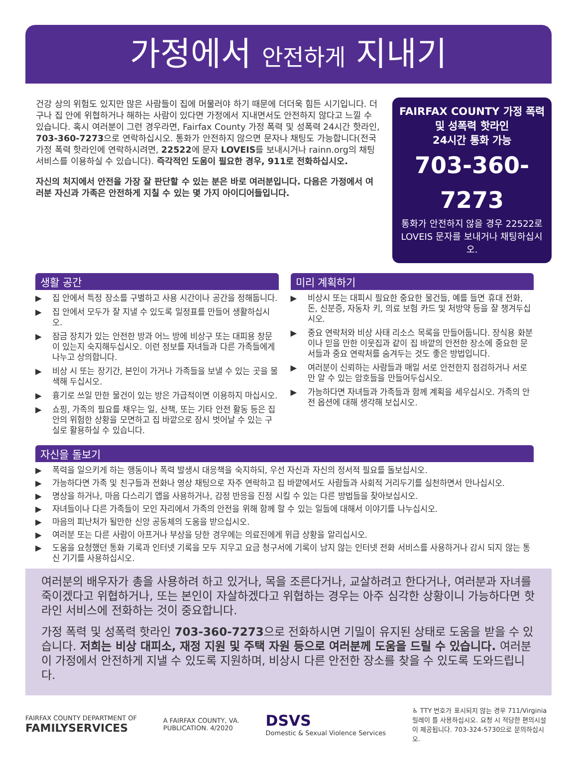가정에서 안전하게 지내기
건강 상의 위험도 있지만 많은 사람들이 집에 머물러야 하기 때문에 더더욱 힘든 시기입니다. 더구나 집 안에 위협하거나 해하는 사람이 있다면 가정에서 지내면서도 안전하지 않다고 느낄 수 있습니다. 혹시 여러분이 그런 경우라면, Fairfax County 가정 폭력 및 성폭력 24시간 핫라인, 703-360-7273으로 연락하십시오. 통화가 안전하지 않으면 문자나 채팅도 가능합니다(전국 가정 폭력 핫라인에 연락하시려면, 22522에 문자 LOVEIS를 보내시거나 rainn.org의 채팅 서비스를 이용하실 수 있습니다). 즉각적인 도움이 필요한 경우, 911로 전화하십시오.
자신의 처지에서 안전을 가장 잘 판단할 수 있는 분은 바로 여러분입니다. 다음은 가정에서 여러분 자신과 가족은 안전하게 지칠 수 있는 몇 가지 아이디어들입니다.
FAIRFAX COUNTY 가정 폭력 및 성폭력 핫라인
24시간 통화 가능
703-360-7273
통화가 안전하지 않을 경우 22522로 LOVEIS 문자를 보내거나 채팅하십시오.
생활 공간
▶ 집 안에서 특정 장소를 구별하고 사용 시간이나 공간을 정해둡니다.
▶ 집 안에서 모두가 잘 지낼 수 있도록 일정표를 만들어 생활하십시오.
▶ 잠금 장치가 있는 안전한 방과 어느 방에 비상구 또는 대피용 창문이 있는지 숙지해두십시오. 이런 정보를 자녀들과 다른 가족들에게 나누고 상의합니다.
▶ 비상 시 또는 장기간, 본인이 가거나 가족들을 보낼 수 있는 곳을 물색해 두십시오.
▶ 흉기로 쓰일 만한 물건이 있는 방은 가급적이면 이용하지 마십시오.
▶ 쇼핑, 가족의 필요를 채우는 일, 산책, 또는 기타 안전 활동 등은 집 안의 위험한 상황을 모면하고 집 바깥으로 잠시 벗어날 수 있는 구실로 활용하실 수 있습니다.
미리 계획하기
▶ 비상시 또는 대피시 필요한 중요한 물건들, 예를 들면 휴대 전화, 돈, 신분증, 자동차 키, 의료 보험 카드 및 처방약 등을 잘 챙겨두십시오.
▶ 중요 연락처와 비상 사태 리소스 목록을 만들어둡니다. 장식용 화분이나 믿을 만한 이웃집과 같이 집 바깥의 안전한 장소에 중요한 문서들과 중요 연락처를 숨겨두는 것도 좋은 방법입니다.
▶ 여러분이 신뢰하는 사람들과 매일 서로 안전한지 점검하거나 서로만 알 수 있는 암호들을 만들어두십시오.
▶ 가능하다면 자녀들과 가족들과 함께 계획을 세우십시오. 가족의 안전 옵션에 대해 생각해 보십시오.
자신을 돌보기
▶ 폭력을 일으키게 하는 행동이나 폭력 발생시 대응책을 숙지하되, 우선 자신과 자신의 정서적 필요를 돌보십시오.
▶ 가능하다면 가족 및 친구들과 전화나 영상 채팅으로 자주 연락하고 집 바깥에서도 사람들과 사회적 거리두기를 실천하면서 만나십시오.
▶ 명상을 하거나, 마음 다스리기 앱을 사용하거나, 감정 반응을 진정 시킬 수 있는 다른 방법들을 찾아보십시오.
▶ 자녀들이나 다른 가족들이 모인 자리에서 가족의 안전을 위해 함께 할 수 있는 일들에 대해서 이야기를 나누십시오.
▶ 마음의 피난처가 될만한 신앙 공동체의 도움을 받으십시오.
▶ 여러분 또는 다른 사람이 아프거나 부상을 당한 경우에는 의료진에게 위급 상황을 알리십시오.
▶ 도움을 요청했던 통화 기록과 인터넷 기록을 모두 지우고 요금 청구서에 기록이 남지 않는 인터넷 전화 서비스를 사용하거나 감시 되지 않는 통신 기기를 사용하십시오.
여러분의 배우자가 총을 사용하려 하고 있거나, 목을 조른다거나, 교살하려고 한다거나, 여러분과 자녀를 죽이겠다고 위협하거나, 또는 본인이 자살하겠다고 위협하는 경우는 아주 심각한 상황이니 가능하다면 핫라인 서비스에 전화하는 것이 중요합니다.
가정 폭력 및 성폭력 핫라인 703-360-7273으로 전화하시면 기밀이 유지된 상태로 도움을 받을 수 있습니다. 저희는 비상 대피소, 재정 지원 및 주택 자원 등으로 여러분께 도움을 드릴 수 있습니다. 여러분이 가정에서 안전하게 지낼 수 있도록 지원하며, 비상시 다른 안전한 장소를 찾을 수 있도록 도와드립니다.
FAIRFAX COUNTY DEPARTMENT OF
FAMILYSERVICES
A FAIRFAX COUNTY, VA.
PUBLICATION. 4/2020
DSVS
Domestic & Sexual Violence Services
♿ TTY 번호가 표시되지 않는 경우 711/Virginia 릴레이 를 사용하십시오. 요청 시 적당한 편의시설이 제공됩니다. 703-324-5730으로 문의하십시오.